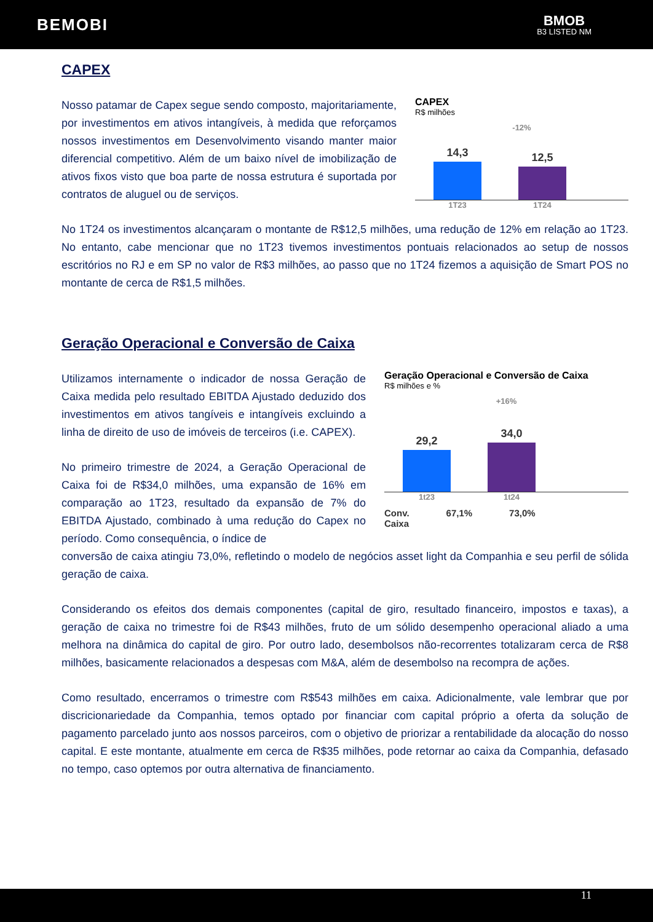BEMOBI
BMOB
B3 LISTED NM
CAPEX
Nosso patamar de Capex segue sendo composto, majoritariamente, por investimentos em ativos intangíveis, à medida que reforçamos nossos investimentos em Desenvolvimento visando manter maior diferencial competitivo. Além de um baixo nível de imobilização de ativos fixos visto que boa parte de nossa estrutura é suportada por contratos de aluguel ou de serviços.
CAPEX
R$ milhões
-12%
14,3
12,5
1T23 1T24
No 1T24 os investimentos alcançaram o montante de R$12,5 milhões, uma redução de 12% em relação ao 1T23. No entanto, cabe mencionar que no 1T23 tivemos investimentos pontuais relacionados ao setup de nossos escritórios no RJ e em SP no valor de R$3 milhões, ao passo que no 1T24 fizemos a aquisição de Smart POS no montante de cerca de R$1,5 milhões.
Geração Operacional e Conversão de Caixa
Utilizamos internamente o indicador de nossa Geração de Caixa medida pelo resultado EBITDA Ajustado deduzido dos investimentos em ativos tangíveis e intangíveis excluindo a linha de direito de uso de imóveis de terceiros (i.e. CAPEX).
No primeiro trimestre de 2024, a Geração Operacional de Caixa foi de R$34,0 milhões, uma expansão de 16% em comparação ao 1T23, resultado da expansão de 7% do EBITDA Ajustado, combinado à uma redução do Capex no período. Como consequência, o índice de
Geração Operacional e Conversão de Caixa
R$ milhões e %
+16%
29,2
34,0
1t23 1t24
Conv.
Caixa 67,1% 73,0%
conversão de caixa atingiu 73,0%, refletindo o modelo de negócios asset light da Companhia e seu perfil de sólida geração de caixa.
Considerando os efeitos dos demais componentes (capital de giro, resultado financeiro, impostos e taxas), a geração de caixa no trimestre foi de R$43 milhões, fruto de um sólido desempenho operacional aliado a uma melhora na dinâmica do capital de giro. Por outro lado, desembolsos não-recorrentes totalizaram cerca de R$8 milhões, basicamente relacionados a despesas com M&A, além de desembolso na recompra de ações.
Como resultado, encerramos o trimestre com R$543 milhões em caixa. Adicionalmente, vale lembrar que por discricionariedade da Companhia, temos optado por financiar com capital próprio a oferta da solução de pagamento parcelado junto aos nossos parceiros, com o objetivo de priorizar a rentabilidade da alocação do nosso capital. E este montante, atualmente em cerca de R$35 milhões, pode retornar ao caixa da Companhia, defasado no tempo, caso optemos por outra alternativa de financiamento.
11